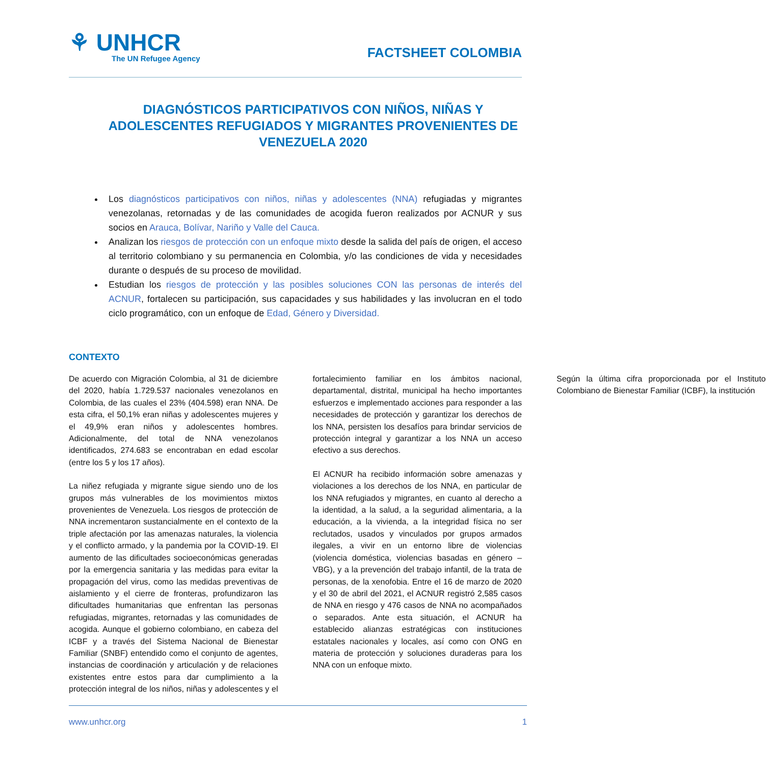⚘ UNHCR
The UN Refugee Agency
FACTSHEET COLOMBIA
DIAGNÓSTICOS PARTICIPATIVOS CON NIÑOS, NIÑAS Y ADOLESCENTES REFUGIADOS Y MIGRANTES PROVENIENTES DE VENEZUELA 2020
Los diagnósticos participativos con niños, niñas y adolescentes (NNA) refugiadas y migrantes venezolanas, retornadas y de las comunidades de acogida fueron realizados por ACNUR y sus socios en Arauca, Bolívar, Nariño y Valle del Cauca.
Analizan los riesgos de protección con un enfoque mixto desde la salida del país de origen, el acceso al territorio colombiano y su permanencia en Colombia, y/o las condiciones de vida y necesidades durante o después de su proceso de movilidad.
Estudian los riesgos de protección y las posibles soluciones CON las personas de interés del ACNUR, fortalecen su participación, sus capacidades y sus habilidades y las involucran en el todo ciclo programático, con un enfoque de Edad, Género y Diversidad.
CONTEXTO
De acuerdo con Migración Colombia, al 31 de diciembre del 2020, había 1.729.537 nacionales venezolanos en Colombia, de las cuales el 23% (404.598) eran NNA. De esta cifra, el 50,1% eran niñas y adolescentes mujeres y el 49,9% eran niños y adolescentes hombres. Adicionalmente, del total de NNA venezolanos identificados, 274.683 se encontraban en edad escolar (entre los 5 y los 17 años).
La niñez refugiada y migrante sigue siendo uno de los grupos más vulnerables de los movimientos mixtos provenientes de Venezuela. Los riesgos de protección de NNA incrementaron sustancialmente en el contexto de la triple afectación por las amenazas naturales, la violencia y el conflicto armado, y la pandemia por la COVID-19. El aumento de las dificultades socioeconómicas generadas por la emergencia sanitaria y las medidas para evitar la propagación del virus, como las medidas preventivas de aislamiento y el cierre de fronteras, profundizaron las dificultades humanitarias que enfrentan las personas refugiadas, migrantes, retornadas y las comunidades de acogida. Aunque el gobierno colombiano, en cabeza del ICBF y a través del Sistema Nacional de Bienestar Familiar (SNBF) entendido como el conjunto de agentes, instancias de coordinación y articulación y de relaciones existentes entre estos para dar cumplimiento a la protección integral de los niños, niñas y adolescentes y el fortalecimiento familiar en los ámbitos nacional, departamental, distrital, municipal ha hecho importantes esfuerzos e implementado acciones para responder a las necesidades de protección y garantizar los derechos de los NNA, persisten los desafíos para brindar servicios de protección integral y garantizar a los NNA un acceso efectivo a sus derechos.
El ACNUR ha recibido información sobre amenazas y violaciones a los derechos de los NNA, en particular de los NNA refugiados y migrantes, en cuanto al derecho a la identidad, a la salud, a la seguridad alimentaria, a la educación, a la vivienda, a la integridad física no ser reclutados, usados y vinculados por grupos armados ilegales, a vivir en un entorno libre de violencias (violencia doméstica, violencias basadas en género – VBG), y a la prevención del trabajo infantil, de la trata de personas, de la xenofobia. Entre el 16 de marzo de 2020 y el 30 de abril del 2021, el ACNUR registró 2,585 casos de NNA en riesgo y 476 casos de NNA no acompañados o separados. Ante esta situación, el ACNUR ha establecido alianzas estratégicas con instituciones estatales nacionales y locales, así como con ONG en materia de protección y soluciones duraderas para los NNA con un enfoque mixto.
Según la última cifra proporcionada por el Instituto Colombiano de Bienestar Familiar (ICBF), la institución
www.unhcr.org 1